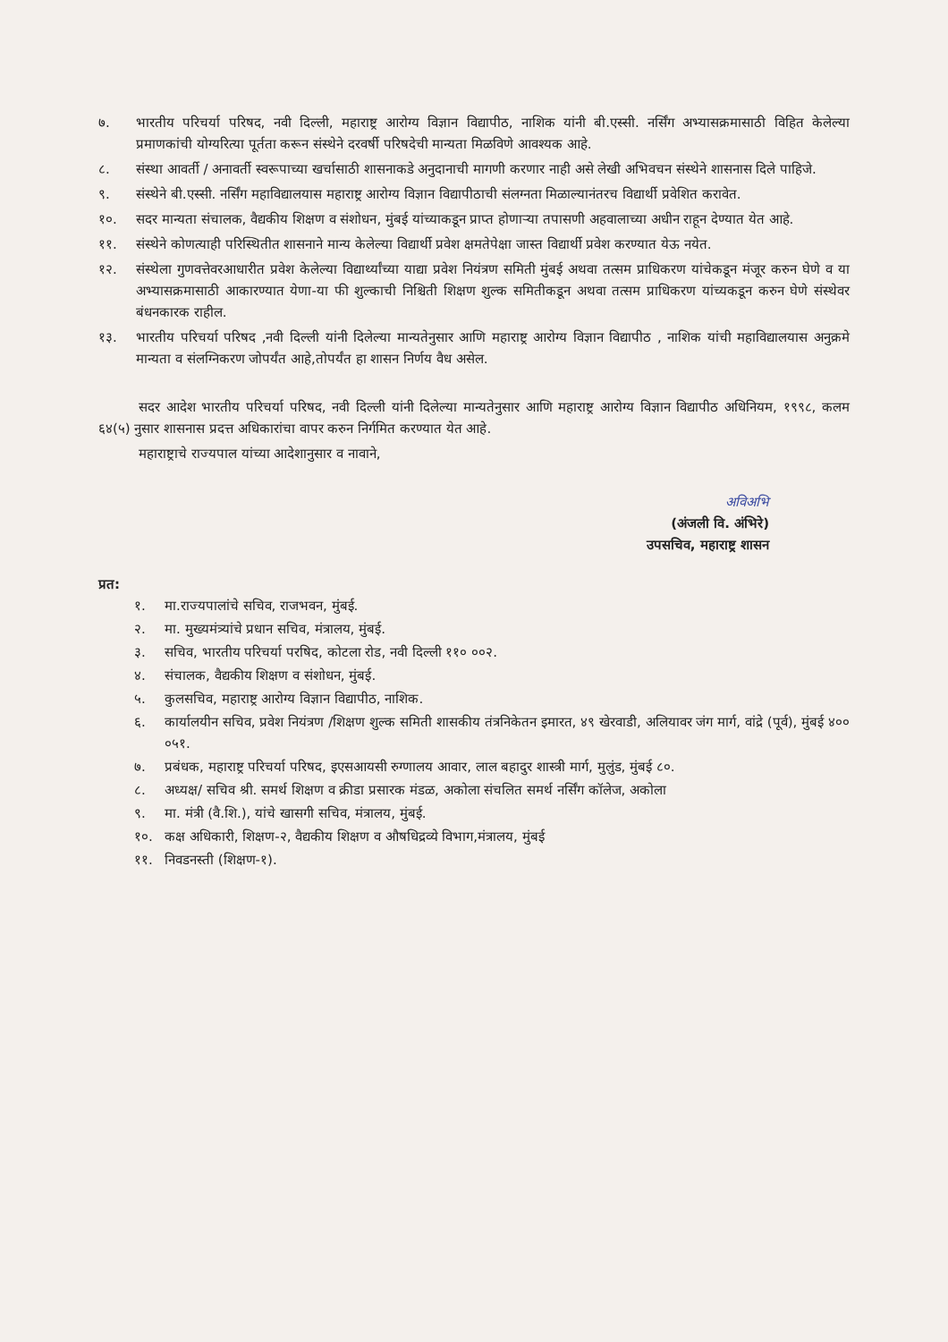७. भारतीय परिचर्या परिषद, नवी दिल्ली, महाराष्ट्र आरोग्य विज्ञान विद्यापीठ, नाशिक यांनी बी.एस्सी. नर्सिंग अभ्यासक्रमासाठी विहित केलेल्या प्रमाणकांची योग्यरित्या पूर्तता करून संस्थेने दरवर्षी परिषदेची मान्यता मिळविणे आवश्यक आहे.
८. संस्था आवर्ती / अनावर्ती स्वरूपाच्या खर्चासाठी शासनाकडे अनुदानाची मागणी करणार नाही असे लेखी अभिवचन संस्थेने शासनास दिले पाहिजे.
९. संस्थेने बी.एस्सी. नर्सिंग महाविद्यालयास महाराष्ट्र आरोग्य विज्ञान विद्यापीठाची संलग्नता मिळाल्यानंतरच विद्यार्थी प्रवेशित करावेत.
१०. सदर मान्यता संचालक, वैद्यकीय शिक्षण व संशोधन, मुंबई यांच्याकडून प्राप्त होणाऱ्या तपासणी अहवालाच्या अधीन राहून देण्यात येत आहे.
११. संस्थेने कोणत्याही परिस्थितीत शासनाने मान्य केलेल्या विद्यार्थी प्रवेश क्षमतेपेक्षा जास्त विद्यार्थी प्रवेश करण्यात येऊ नयेत.
१२. संस्थेला गुणवत्तेवरआधारीत प्रवेश केलेल्या विद्यार्थ्यांच्या याद्या प्रवेश नियंत्रण समिती मुंबई अथवा तत्सम प्राधिकरण यांचेकडून मंजूर करुन घेणे व या अभ्यासक्रमासाठी आकारण्यात येणा-या फी शुल्काची निश्चिती शिक्षण शुल्क समितीकडून अथवा तत्सम प्राधिकरण यांच्यकडून करुन घेणे संस्थेवर बंधनकारक राहील.
१३. भारतीय परिचर्या परिषद ,नवी दिल्ली यांनी दिलेल्या मान्यतेनुसार आणि महाराष्ट्र आरोग्य विज्ञान विद्यापीठ , नाशिक यांची महाविद्यालयास अनुक्रमे मान्यता व संलग्निकरण जोपर्यंत आहे,तोपर्यंत हा शासन निर्णय वैध असेल.
सदर आदेश भारतीय परिचर्या परिषद, नवी दिल्ली यांनी दिलेल्या मान्यतेनुसार आणि महाराष्ट्र आरोग्य विज्ञान विद्यापीठ अधिनियम, १९९८, कलम ६४(५) नुसार शासनास प्रदत्त अधिकारांचा वापर करुन निर्गमित करण्यात येत आहे.
महाराष्ट्राचे राज्यपाल यांच्या आदेशानुसार व नावाने,
अविअभि
(अंजली वि. अंभिरे)
उपसचिव, महाराष्ट्र शासन
प्रत:
१. मा.राज्यपालांचे सचिव, राजभवन, मुंबई.
२. मा. मुख्यमंत्र्यांचे प्रधान सचिव, मंत्रालय, मुंबई.
३. सचिव, भारतीय परिचर्या परषिद, कोटला रोड, नवी दिल्ली ११० ००२.
४. संचालक, वैद्यकीय शिक्षण व संशोधन, मुंबई.
५. कुलसचिव, महाराष्ट्र आरोग्य विज्ञान विद्यापीठ, नाशिक.
६. कार्यालयीन सचिव, प्रवेश नियंत्रण /शिक्षण शुल्क समिती शासकीय तंत्रनिकेतन इमारत, ४९ खेरवाडी, अलियावर जंग मार्ग, वांद्रे (पूर्व), मुंबई ४०० ०५१.
७. प्रबंधक, महाराष्ट्र परिचर्या परिषद, इएसआयसी रुग्णालय आवार, लाल बहादुर शास्त्री मार्ग, मुलुंड, मुंबई ८०.
८. अध्यक्ष/ सचिव श्री. समर्थ शिक्षण व क्रीडा प्रसारक मंडळ, अकोला संचलित समर्थ नर्सिंग कॉलेज, अकोला
९. मा. मंत्री (वै.शि.), यांचे खासगी सचिव, मंत्रालय, मुंबई.
१०. कक्ष अधिकारी, शिक्षण-२, वैद्यकीय शिक्षण व औषधिद्रव्ये विभाग,मंत्रालय, मुंबई
११. निवडनस्ती (शिक्षण-१).